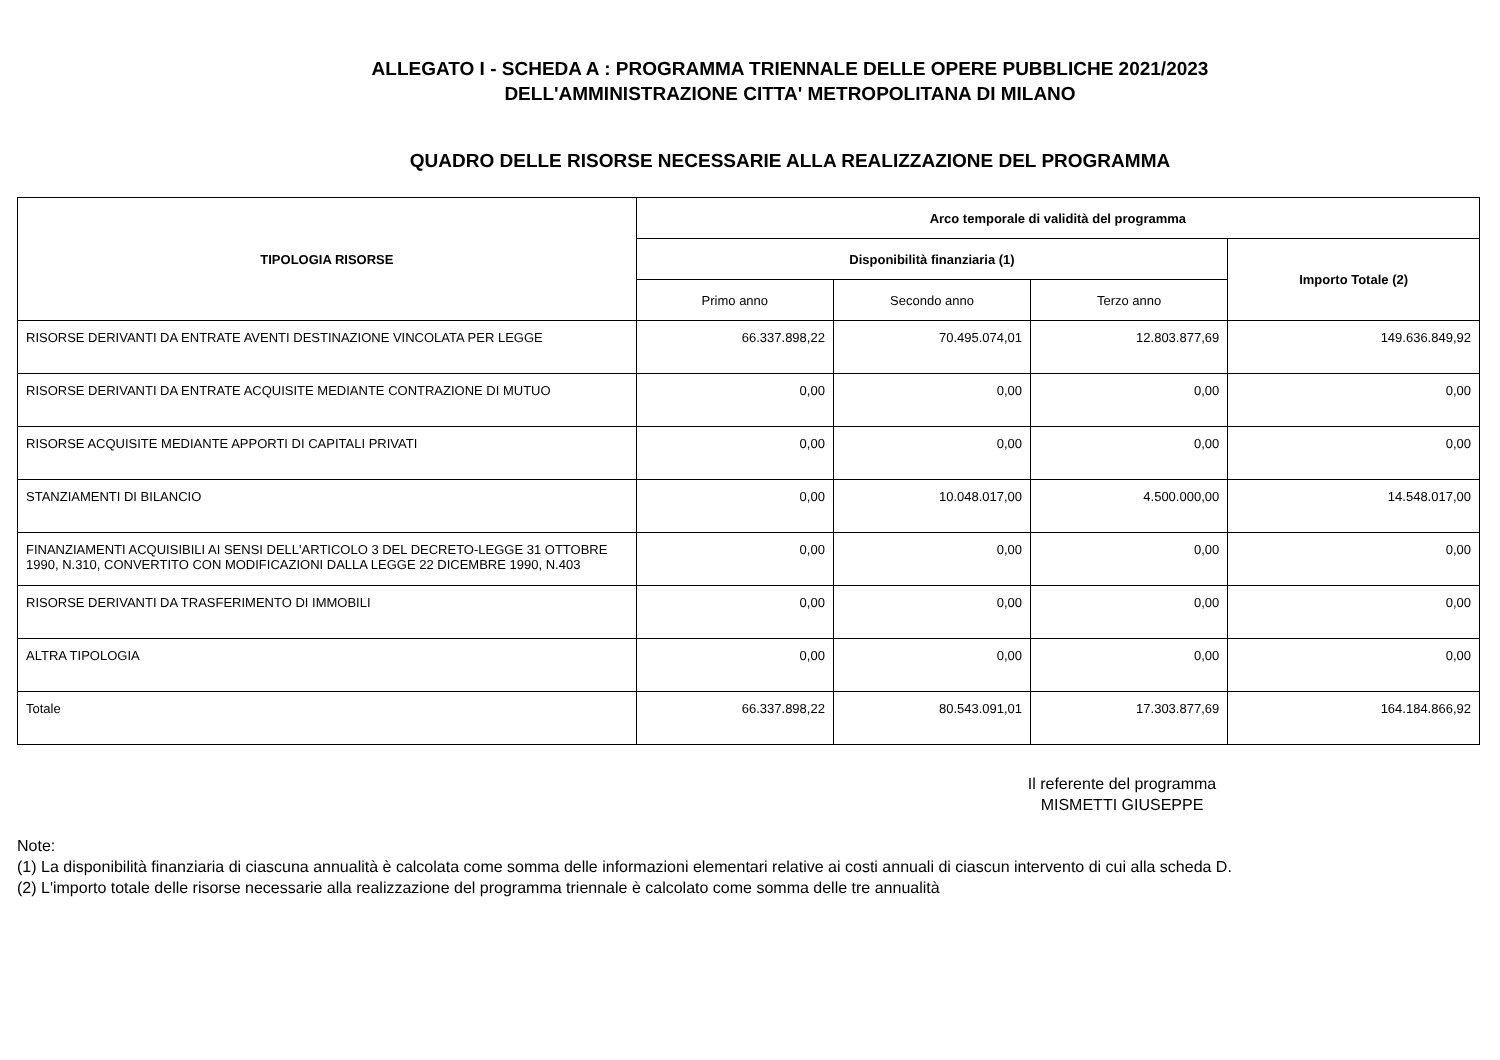ALLEGATO I - SCHEDA A : PROGRAMMA TRIENNALE DELLE OPERE PUBBLICHE 2021/2023
DELL'AMMINISTRAZIONE CITTA' METROPOLITANA DI MILANO
QUADRO DELLE RISORSE NECESSARIE ALLA REALIZZAZIONE DEL PROGRAMMA
| TIPOLOGIA RISORSE | Arco temporale di validità del programma | | | |
| --- | --- | --- | --- | --- |
| | Disponibilità finanziaria (1) | | | Importo Totale (2) |
| | Primo anno | Secondo anno | Terzo anno | |
| RISORSE DERIVANTI DA ENTRATE AVENTI DESTINAZIONE VINCOLATA PER LEGGE | 66.337.898,22 | 70.495.074,01 | 12.803.877,69 | 149.636.849,92 |
| RISORSE DERIVANTI DA ENTRATE ACQUISITE MEDIANTE CONTRAZIONE DI MUTUO | 0,00 | 0,00 | 0,00 | 0,00 |
| RISORSE ACQUISITE MEDIANTE APPORTI DI CAPITALI PRIVATI | 0,00 | 0,00 | 0,00 | 0,00 |
| STANZIAMENTI DI BILANCIO | 0,00 | 10.048.017,00 | 4.500.000,00 | 14.548.017,00 |
| FINANZIAMENTI ACQUISIBILI AI SENSI DELL'ARTICOLO 3 DEL DECRETO-LEGGE 31 OTTOBRE 1990, N.310, CONVERTITO CON MODIFICAZIONI DALLA LEGGE 22 DICEMBRE 1990, N.403 | 0,00 | 0,00 | 0,00 | 0,00 |
| RISORSE DERIVANTI DA TRASFERIMENTO DI IMMOBILI | 0,00 | 0,00 | 0,00 | 0,00 |
| ALTRA TIPOLOGIA | 0,00 | 0,00 | 0,00 | 0,00 |
| Totale | 66.337.898,22 | 80.543.091,01 | 17.303.877,69 | 164.184.866,92 |
Il referente del programma
MISMETTI GIUSEPPE
Note:
(1) La disponibilità finanziaria di ciascuna annualità è calcolata come somma delle informazioni elementari relative ai costi annuali di ciascun intervento di cui alla scheda D.
(2) L'importo totale delle risorse necessarie alla realizzazione del programma triennale è calcolato come somma delle tre annualità